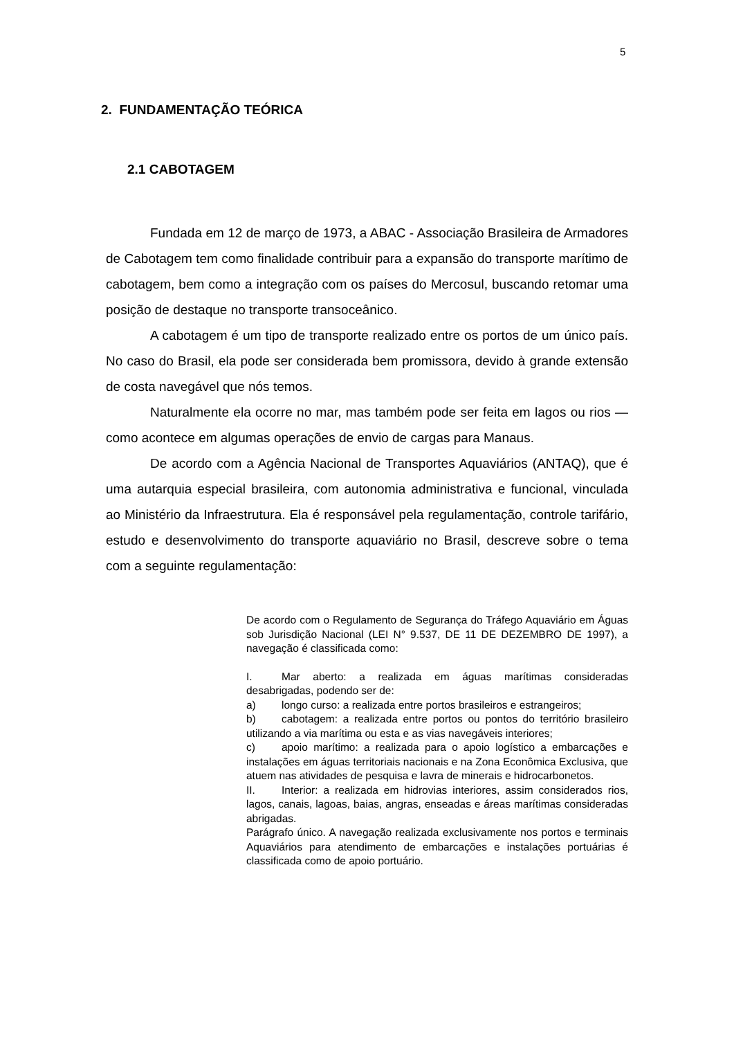5
2. FUNDAMENTAÇÃO TEÓRICA
2.1 CABOTAGEM
Fundada em 12 de março de 1973, a ABAC - Associação Brasileira de Armadores de Cabotagem tem como finalidade contribuir para a expansão do transporte marítimo de cabotagem, bem como a integração com os países do Mercosul, buscando retomar uma posição de destaque no transporte transoceânico.
A cabotagem é um tipo de transporte realizado entre os portos de um único país. No caso do Brasil, ela pode ser considerada bem promissora, devido à grande extensão de costa navegável que nós temos.
Naturalmente ela ocorre no mar, mas também pode ser feita em lagos ou rios — como acontece em algumas operações de envio de cargas para Manaus.
De acordo com a Agência Nacional de Transportes Aquaviários (ANTAQ), que é uma autarquia especial brasileira, com autonomia administrativa e funcional, vinculada ao Ministério da Infraestrutura. Ela é responsável pela regulamentação, controle tarifário, estudo e desenvolvimento do transporte aquaviário no Brasil, descreve sobre o tema com a seguinte regulamentação:
De acordo com o Regulamento de Segurança do Tráfego Aquaviário em Águas sob Jurisdição Nacional (LEI N° 9.537, DE 11 DE DEZEMBRO DE 1997), a navegação é classificada como:
I. Mar aberto: a realizada em águas marítimas consideradas desabrigadas, podendo ser de:
a) longo curso: a realizada entre portos brasileiros e estrangeiros;
b) cabotagem: a realizada entre portos ou pontos do território brasileiro utilizando a via marítima ou esta e as vias navegáveis interiores;
c) apoio marítimo: a realizada para o apoio logístico a embarcações e instalações em águas territoriais nacionais e na Zona Econômica Exclusiva, que atuem nas atividades de pesquisa e lavra de minerais e hidrocarbonetos.
II. Interior: a realizada em hidrovias interiores, assim considerados rios, lagos, canais, lagoas, baias, angras, enseadas e áreas marítimas consideradas abrigadas.
Parágrafo único. A navegação realizada exclusivamente nos portos e terminais Aquaviários para atendimento de embarcações e instalações portuárias é classificada como de apoio portuário.